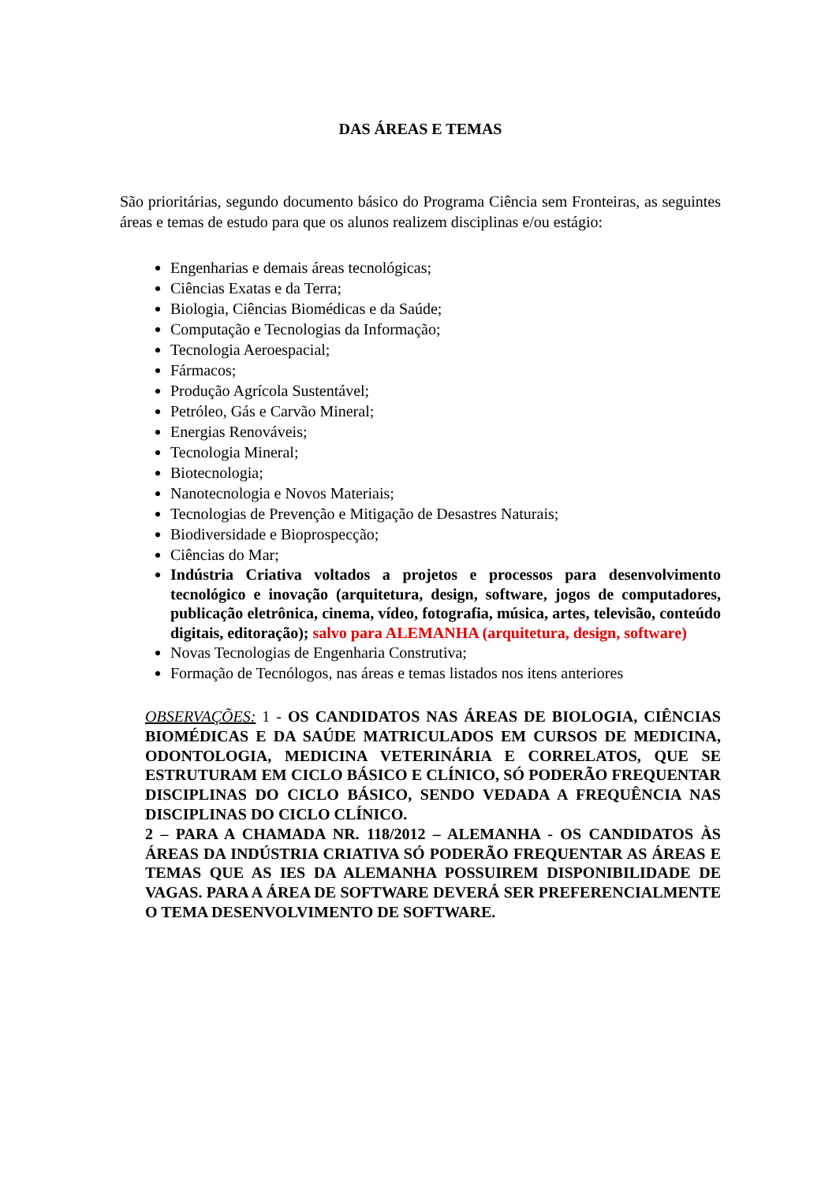DAS ÁREAS E TEMAS
São prioritárias, segundo documento básico do Programa Ciência sem Fronteiras, as seguintes áreas e temas de estudo para que os alunos realizem disciplinas e/ou estágio:
Engenharias e demais áreas tecnológicas;
Ciências Exatas e da Terra;
Biologia, Ciências Biomédicas e da Saúde;
Computação e Tecnologias da Informação;
Tecnologia Aeroespacial;
Fármacos;
Produção Agrícola Sustentável;
Petróleo, Gás e Carvão Mineral;
Energias Renováveis;
Tecnologia Mineral;
Biotecnologia;
Nanotecnologia e Novos Materiais;
Tecnologias de Prevenção e Mitigação de Desastres Naturais;
Biodiversidade e Bioprospecção;
Ciências do Mar;
Indústria Criativa voltados a projetos e processos para desenvolvimento tecnológico e inovação (arquitetura, design, software, jogos de computadores, publicação eletrônica, cinema, vídeo, fotografia, música, artes, televisão, conteúdo digitais, editoração); salvo para ALEMANHA (arquitetura, design, software)
Novas Tecnologias de Engenharia Construtiva;
Formação de Tecnólogos, nas áreas e temas listados nos itens anteriores
OBSERVAÇÕES: 1 - OS CANDIDATOS NAS ÁREAS DE BIOLOGIA, CIÊNCIAS BIOMÉDICAS E DA SAÚDE MATRICULADOS EM CURSOS DE MEDICINA, ODONTOLOGIA, MEDICINA VETERINÁRIA E CORRELATOS, QUE SE ESTRUTURAM EM CICLO BÁSICO E CLÍNICO, SÓ PODERÃO FREQUENTAR DISCIPLINAS DO CICLO BÁSICO, SENDO VEDADA A FREQUÊNCIA NAS DISCIPLINAS DO CICLO CLÍNICO.
2 – PARA A CHAMADA NR. 118/2012 – ALEMANHA - OS CANDIDATOS ÀS ÁREAS DA INDÚSTRIA CRIATIVA SÓ PODERÃO FREQUENTAR AS ÁREAS E TEMAS QUE AS IES DA ALEMANHA POSSUIREM DISPONIBILIDADE DE VAGAS. PARA A ÁREA DE SOFTWARE DEVERÁ SER PREFERENCIALMENTE O TEMA DESENVOLVIMENTO DE SOFTWARE.